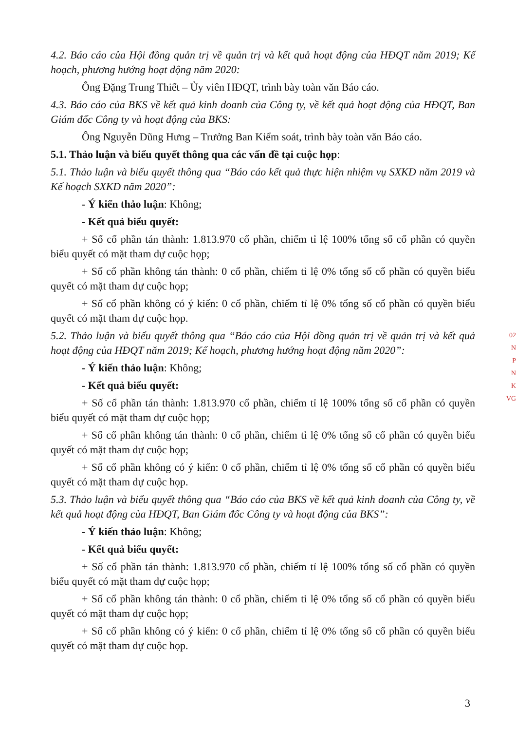4.2. Báo cáo của Hội đồng quản trị về quản trị và kết quả hoạt động của HĐQT năm 2019; Kế hoạch, phương hướng hoạt động năm 2020:
Ông Đặng Trung Thiết – Ủy viên HĐQT, trình bày toàn văn Báo cáo.
4.3. Báo cáo của BKS về kết quả kinh doanh của Công ty, về kết quả hoạt động của HĐQT, Ban Giám đốc Công ty và hoạt động của BKS:
Ông Nguyễn Dũng Hưng – Trưởng Ban Kiểm soát, trình bày toàn văn Báo cáo.
5.1. Thảo luận và biểu quyết thông qua các vấn đề tại cuộc họp:
5.1. Thảo luận và biểu quyết thông qua “Báo cáo kết quả thực hiện nhiệm vụ SXKD năm 2019 và Kế hoạch SXKD năm 2020”:
- Ý kiến thảo luận: Không;
- Kết quả biểu quyết:
+ Số cổ phần tán thành: 1.813.970 cổ phần, chiếm tỉ lệ 100% tổng số cổ phần có quyền biểu quyết có mặt tham dự cuộc họp;
+ Số cổ phần không tán thành: 0 cổ phần, chiếm tỉ lệ 0% tổng số cổ phần có quyền biểu quyết có mặt tham dự cuộc họp;
+ Số cổ phần không có ý kiến: 0 cổ phần, chiếm tỉ lệ 0% tổng số cổ phần có quyền biểu quyết có mặt tham dự cuộc họp.
5.2. Thảo luận và biểu quyết thông qua “Báo cáo của Hội đồng quản trị về quản trị và kết quả hoạt động của HĐQT năm 2019; Kế hoạch, phương hướng hoạt động năm 2020”:
- Ý kiến thảo luận: Không;
- Kết quả biểu quyết:
+ Số cổ phần tán thành: 1.813.970 cổ phần, chiếm tỉ lệ 100% tổng số cổ phần có quyền biểu quyết có mặt tham dự cuộc họp;
+ Số cổ phần không tán thành: 0 cổ phần, chiếm tỉ lệ 0% tổng số cổ phần có quyền biểu quyết có mặt tham dự cuộc họp;
+ Số cổ phần không có ý kiến: 0 cổ phần, chiếm tỉ lệ 0% tổng số cổ phần có quyền biểu quyết có mặt tham dự cuộc họp.
5.3. Thảo luận và biểu quyết thông qua “Báo cáo của BKS về kết quả kinh doanh của Công ty, về kết quả hoạt động của HĐQT, Ban Giám đốc Công ty và hoạt động của BKS”:
- Ý kiến thảo luận: Không;
- Kết quả biểu quyết:
+ Số cổ phần tán thành: 1.813.970 cổ phần, chiếm tỉ lệ 100% tổng số cổ phần có quyền biểu quyết có mặt tham dự cuộc họp;
+ Số cổ phần không tán thành: 0 cổ phần, chiếm tỉ lệ 0% tổng số cổ phần có quyền biểu quyết có mặt tham dự cuộc họp;
+ Số cổ phần không có ý kiến: 0 cổ phần, chiếm tỉ lệ 0% tổng số cổ phần có quyền biểu quyết có mặt tham dự cuộc họp.
02
N
P
N
K
VG
3